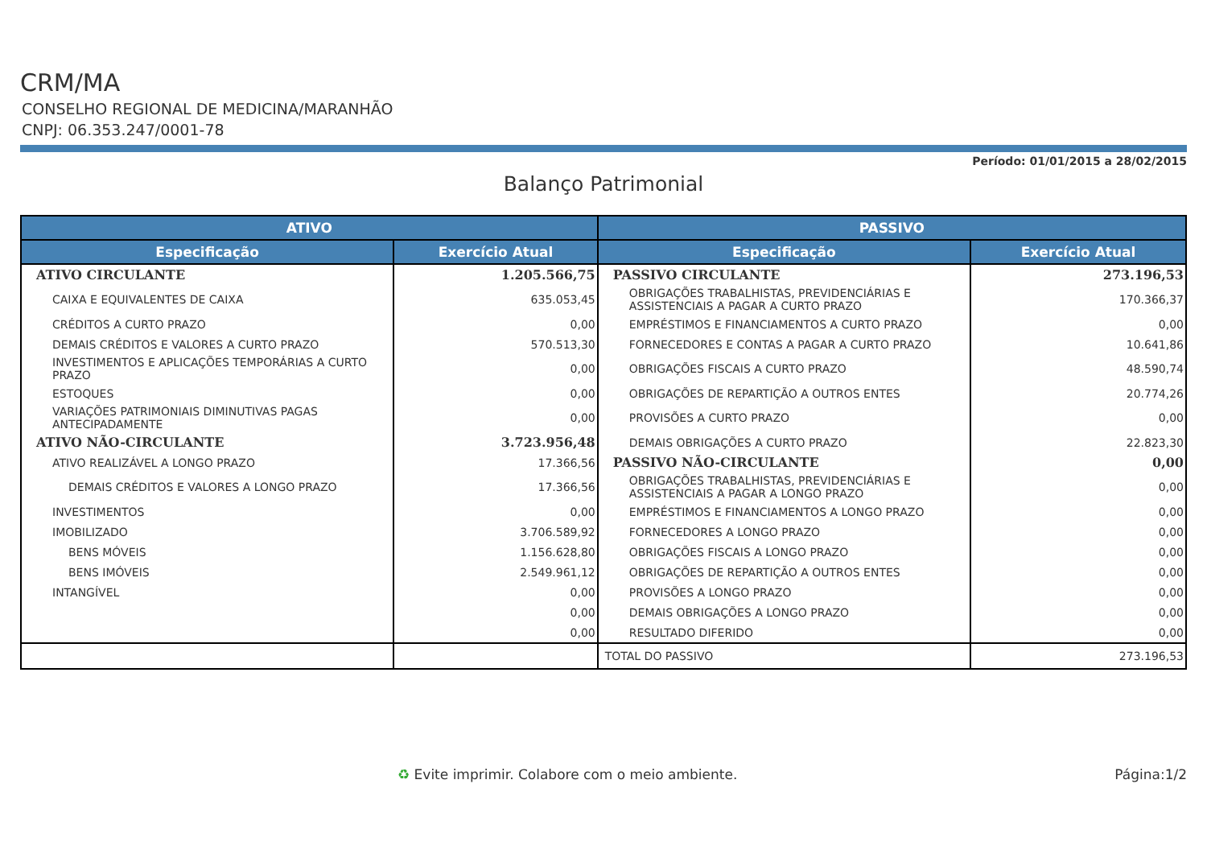CRM/MA
CONSELHO REGIONAL DE MEDICINA/MARANHÃO
CNPJ: 06.353.247/0001-78
Período: 01/01/2015 a 28/02/2015
Balanço Patrimonial
| ATIVO | | PASSIVO | |
| --- | --- | --- | --- |
| Especificação | Exercício Atual | Especificação | Exercício Atual |
| ATIVO CIRCULANTE | 1.205.566,75 | PASSIVO CIRCULANTE | 273.196,53 |
| CAIXA E EQUIVALENTES DE CAIXA | 635.053,45 | OBRIGAÇÕES TRABALHISTAS, PREVIDENCIÁRIAS E ASSISTENCIAIS A PAGAR A CURTO PRAZO | 170.366,37 |
| CRÉDITOS A CURTO PRAZO | 0,00 | EMPRÉSTIMOS E FINANCIAMENTOS A CURTO PRAZO | 0,00 |
| DEMAIS CRÉDITOS E VALORES A CURTO PRAZO | 570.513,30 | FORNECEDORES E CONTAS A PAGAR A CURTO PRAZO | 10.641,86 |
| INVESTIMENTOS E APLICAÇÕES TEMPORÁRIAS A CURTO PRAZO | 0,00 | OBRIGAÇÕES FISCAIS A CURTO PRAZO | 48.590,74 |
| ESTOQUES | 0,00 | OBRIGAÇÕES DE REPARTIÇÃO A OUTROS ENTES | 20.774,26 |
| VARIAÇÕES PATRIMONIAIS DIMINUTIVAS PAGAS ANTECIPADAMENTE | 0,00 | PROVISÕES A CURTO PRAZO | 0,00 |
| ATIVO NÃO-CIRCULANTE | 3.723.956,48 | DEMAIS OBRIGAÇÕES A CURTO PRAZO | 22.823,30 |
| ATIVO REALIZÁVEL A LONGO PRAZO | 17.366,56 | PASSIVO NÃO-CIRCULANTE | 0,00 |
| DEMAIS CRÉDITOS E VALORES A LONGO PRAZO | 17.366,56 | OBRIGAÇÕES TRABALHISTAS, PREVIDENCIÁRIAS E ASSISTENCIAIS A PAGAR A LONGO PRAZO | 0,00 |
| INVESTIMENTOS | 0,00 | EMPRÉSTIMOS E FINANCIAMENTOS A LONGO PRAZO | 0,00 |
| IMOBILIZADO | 3.706.589,92 | FORNECEDORES A LONGO PRAZO | 0,00 |
| BENS MÓVEIS | 1.156.628,80 | OBRIGAÇÕES FISCAIS A LONGO PRAZO | 0,00 |
| BENS IMÓVEIS | 2.549.961,12 | OBRIGAÇÕES DE REPARTIÇÃO A OUTROS ENTES | 0,00 |
| INTANGÍVEL | 0,00 | PROVISÕES A LONGO PRAZO | 0,00 |
| | 0,00 | DEMAIS OBRIGAÇÕES A LONGO PRAZO | 0,00 |
| | 0,00 | RESULTADO DIFERIDO | 0,00 |
| | | TOTAL DO PASSIVO | 273.196,53 |
♻ Evite imprimir. Colabore com o meio ambiente.
Página:1/2